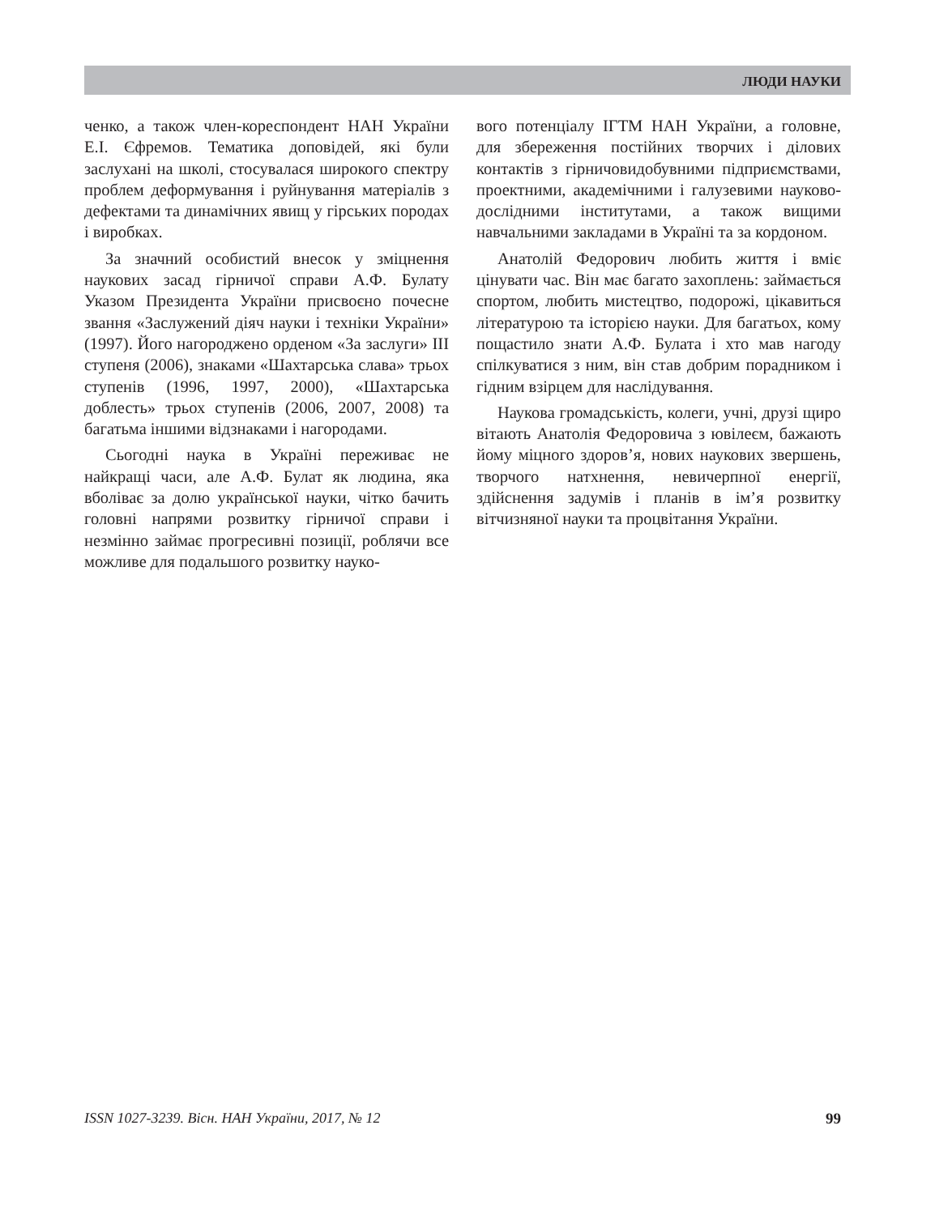ЛЮДИ НАУКИ
ченко, а також член-кореспондент НАН України Е.І. Єфремов. Тематика доповідей, які були заслухані на школі, стосувалася широкого спектру проблем деформування і руйнування матеріалів з дефектами та динамічних явищ у гірських породах і виробках.
За значний особистий внесок у зміцнення наукових засад гірничої справи А.Ф. Булату Указом Президента України присвоєно почесне звання «Заслужений діяч науки і техніки України» (1997). Його нагороджено орденом «За заслуги» III ступеня (2006), знаками «Шахтарська слава» трьох ступенів (1996, 1997, 2000), «Шахтарська доблесть» трьох ступенів (2006, 2007, 2008) та багатьма іншими відзнаками і нагородами.
Сьогодні наука в Україні переживає не найкращі часи, але А.Ф. Булат як людина, яка вболіває за долю української науки, чітко бачить головні напрями розвитку гірничої справи і незмінно займає прогресивні позиції, роблячи все можливе для подальшого розвитку науко-
вого потенціалу ІГТМ НАН України, а головне, для збереження постійних творчих і ділових контактів з гірничовидобувними підприємствами, проектними, академічними і галузевими науково-дослідними інститутами, а також вищими навчальними закладами в Україні та за кордоном.
Анатолій Федорович любить життя і вміє цінувати час. Він має багато захоплень: займається спортом, любить мистецтво, подорожі, цікавиться літературою та історією науки. Для багатьох, кому пощастило знати А.Ф. Булата і хто мав нагоду спілкуватися з ним, він став добрим порадником і гідним взірцем для наслідування.
Наукова громадськість, колеги, учні, друзі щиро вітають Анатолія Федоровича з ювілеєм, бажають йому міцного здоров’я, нових наукових звершень, творчого натхнення, невичерпної енергії, здійснення задумів і планів в ім’я розвитку вітчизняної науки та процвітання України.
ISSN 1027-3239. Вісн. НАН України, 2017, № 12 99